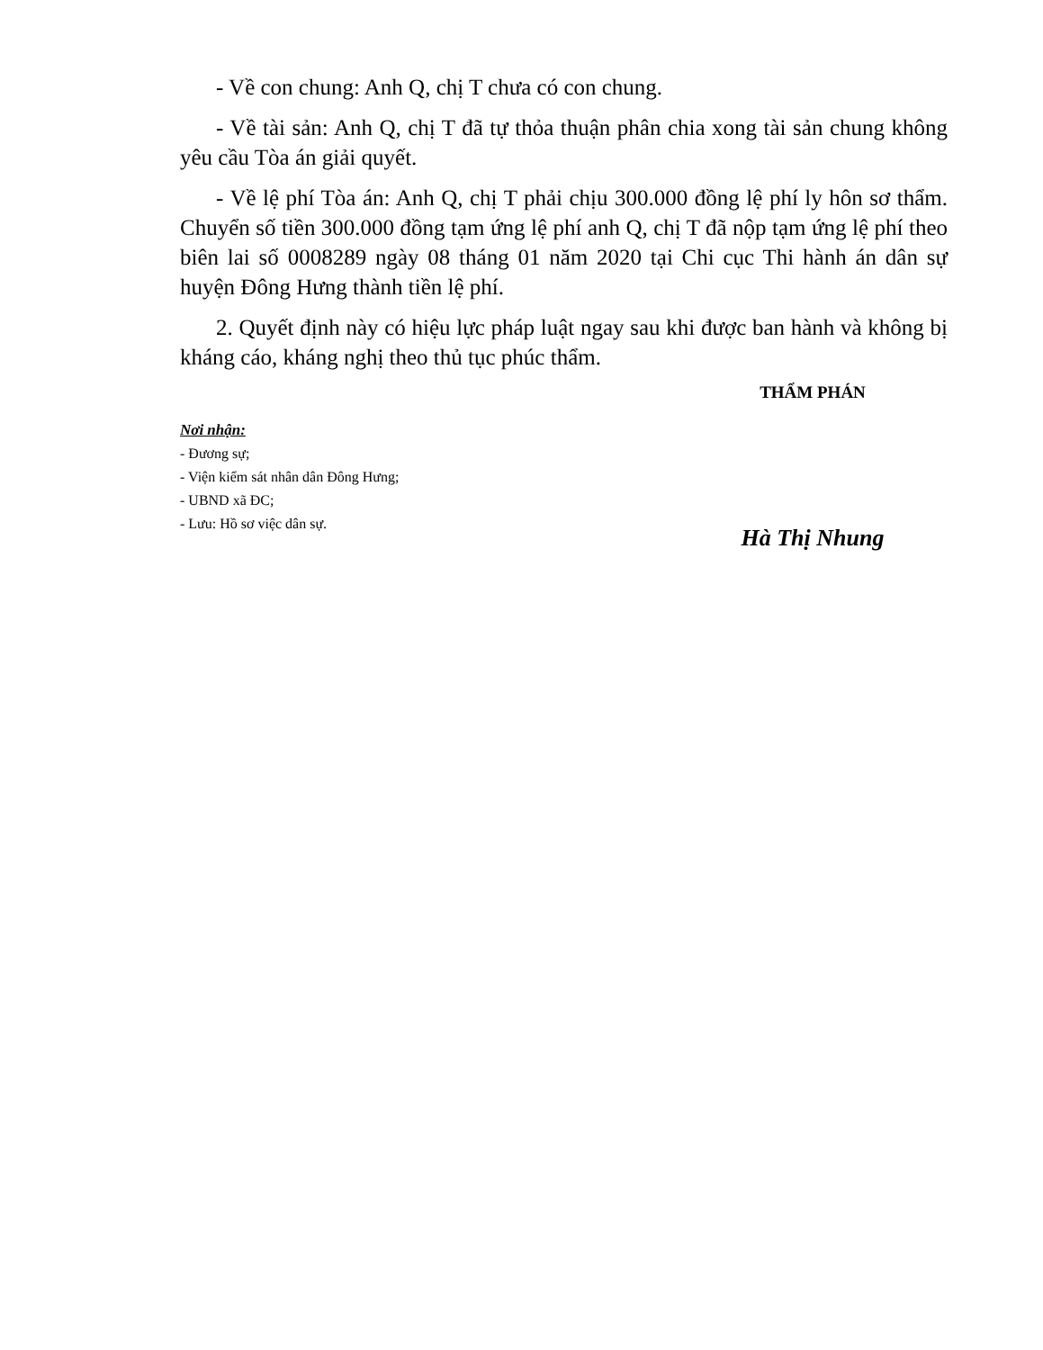- Về con chung: Anh Q, chị T chưa có con chung.
- Về tài sản: Anh Q, chị T đã tự thỏa thuận phân chia xong tài sản chung không yêu cầu Tòa án giải quyết.
- Về lệ phí Tòa án: Anh Q, chị T phải chịu 300.000 đồng lệ phí ly hôn sơ thẩm. Chuyển số tiền 300.000 đồng tạm ứng lệ phí anh Q, chị T đã nộp tạm ứng lệ phí theo biên lai số 0008289 ngày 08 tháng 01 năm 2020 tại Chi cục Thi hành án dân sự huyện Đông Hưng thành tiền lệ phí.
2. Quyết định này có hiệu lực pháp luật ngay sau khi được ban hành và không bị kháng cáo, kháng nghị theo thủ tục phúc thẩm.
Nơi nhận:
- Đương sự;
- Viện kiểm sát nhân dân Đông Hưng;
- UBND xã ĐC;
- Lưu: Hồ sơ việc dân sự.
THẨM PHÁN
Hà Thị Nhung